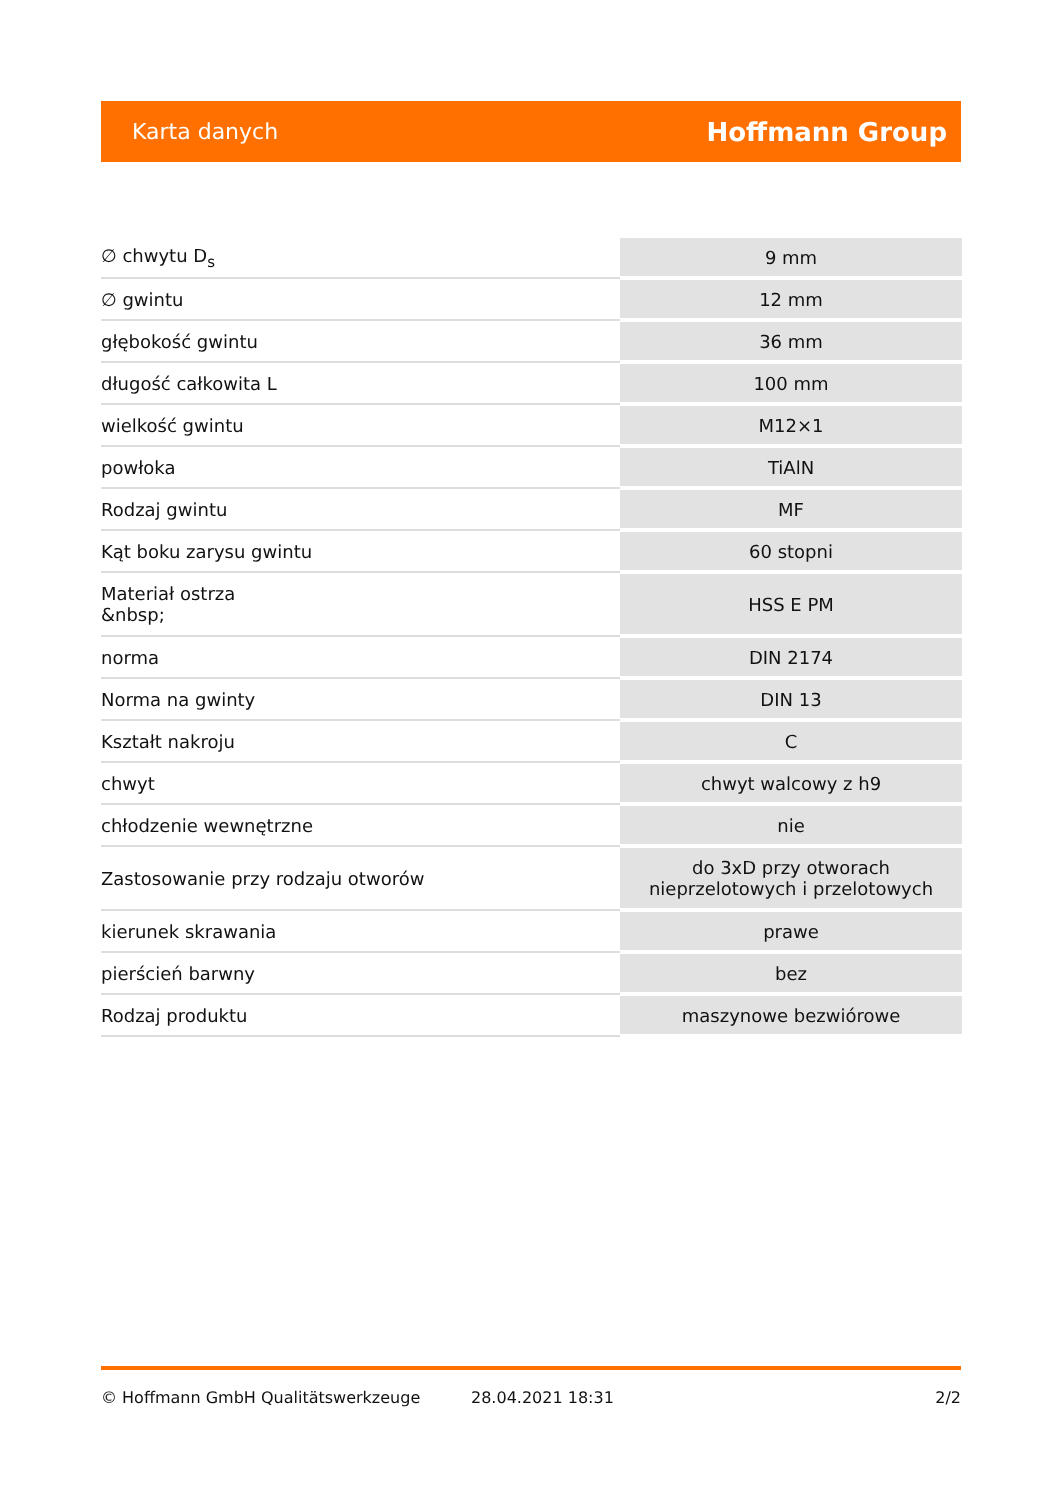Karta danych Hoffmann Group
| ∅ chwytu D<sub>s</sub> | 9 mm |
| ∅ gwintu | 12 mm |
| głębokość gwintu | 36 mm |
| długość całkowita L | 100 mm |
| wielkość gwintu | M12×1 |
| powłoka | TiAlN |
| Rodzaj gwintu | MF |
| Kąt boku zarysu gwintu | 60 stopni |
| Materiał ostrza &nbsp; | HSS E PM |
| norma | DIN 2174 |
| Norma na gwinty | DIN 13 |
| Kształt nakroju | C |
| chwyt | chwyt walcowy z h9 |
| chłodzenie wewnętrzne | nie |
| Zastosowanie przy rodzaju otworów | do 3xD przy otworach nieprzelotowych i przelotowych |
| kierunek skrawania | prawe |
| pierścień barwny | bez |
| Rodzaj produktu | maszynowe bezwiórowe |
© Hoffmann GmbH Qualitätswerkzeuge 28.04.2021 18:31 2/2